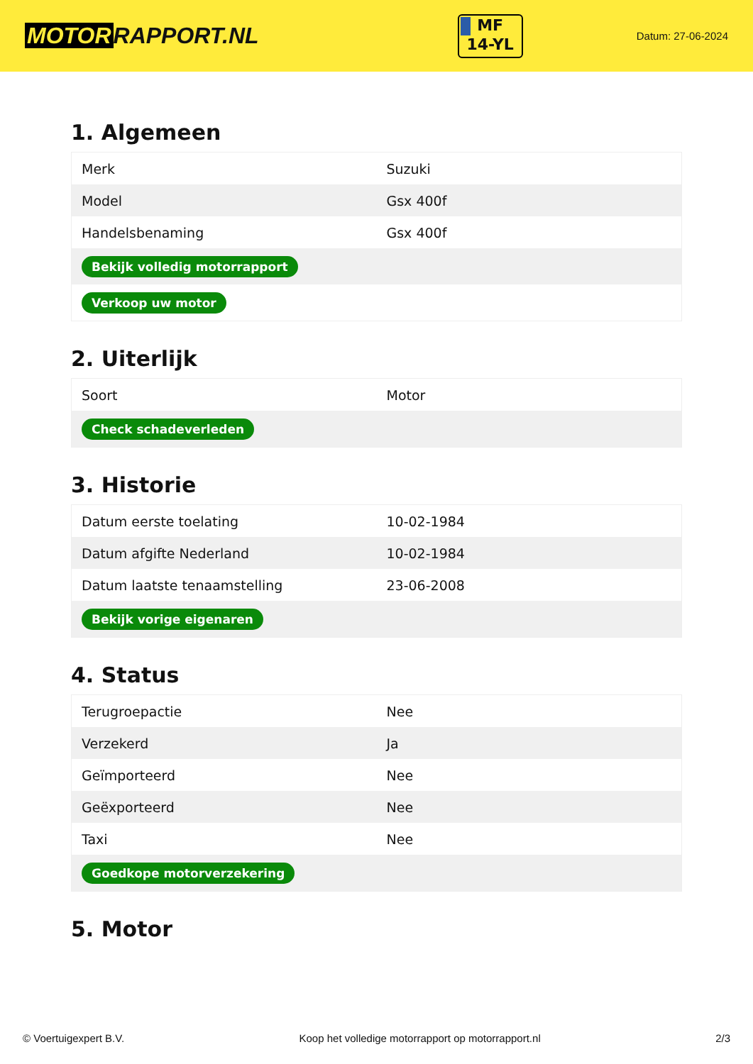MOTOR RAPPORT.NL
MF
14-YL
Datum: 27-06-2024
1. Algemeen
| Merk | Suzuki |
| Model | Gsx 400f |
| Handelsbenaming | Gsx 400f |
| Bekijk volledig motorrapport | |
| Verkoop uw motor | |
2. Uiterlijk
| Soort | Motor |
| Check schadeverleden | |
3. Historie
| Datum eerste toelating | 10-02-1984 |
| Datum afgifte Nederland | 10-02-1984 |
| Datum laatste tenaamstelling | 23-06-2008 |
| Bekijk vorige eigenaren | |
4. Status
| Terugroepactie | Nee |
| Verzekerd | Ja |
| Geïmporteerd | Nee |
| Geëxporteerd | Nee |
| Taxi | Nee |
| Goedkope motorverzekering | |
5. Motor
© Voertuigexpert B.V. Koop het volledige motorrapport op motorrapport.nl 2/3